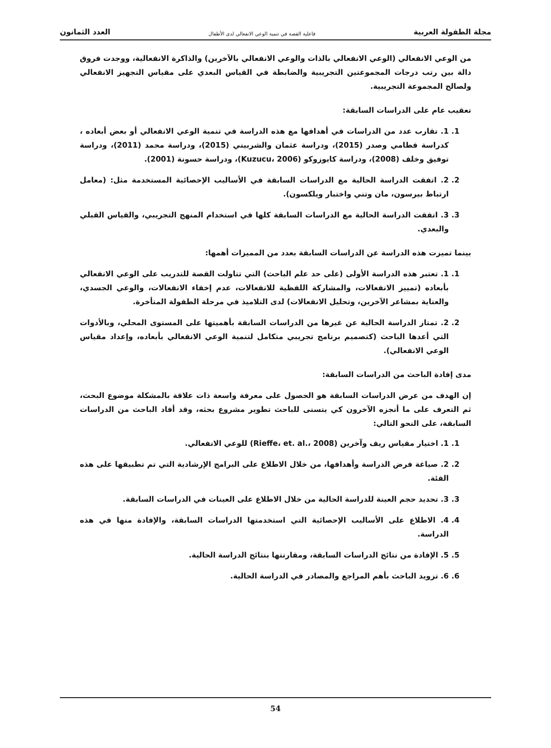مجلة الطفولة العربية فاعلية القصة في تنمية الوعي الانفعالي لدى الأطفال العدد الثمانون
من الوعي الانفعالي (الوعي الانفعالي بالذات والوعي الانفعالي بالآخرين) والذاكرة الانفعالية، ووجدت فروق دالة بين رتب درجات المجموعتين التجريبية والضابطة في القياس البعدي على مقياس التجهيز الانفعالي ولصالح المجموعة التجريبية.
تعقيب عام على الدراسات السابقة:
1. 1. تقارب عدد من الدراسات في أهدافها مع هذه الدراسة في تنمية الوعي الانفعالي أو بعض أبعاده ، كدراسة قطامي وصدر (2015)، ودراسة عثمان والشربيني (2015)، ودراسة محمد (2011)، ودراسة توفيق وخلف (2008)، ودراسة كايوزوكو (Kuzucu، 2006)، ودراسة حسونة (2001).
2. 2. اتفقت الدراسة الحالية مع الدراسات السابقة في الأساليب الإحصائية المستخدمة مثل: (معامل ارتباط بيرسون، مان وتني واختبار ويلكسون).
3. 3. اتفقت الدراسة الحالية مع الدراسات السابقة كلها في استخدام المنهج التجريبي، والقياس القبلي والبعدي.
بينما تميزت هذه الدراسة عن الدراسات السابقة بعدد من المميزات أهمها:
1. 1. تعتبر هذه الدراسة الأولى (على حد علم الباحث) التي تناولت القصة للتدريب على الوعي الانفعالي بأبعاده (تمييز الانفعالات، والمشاركة اللفظية للانفعالات، عدم إخفاء الانفعالات، والوعي الجسدي، والعناية بمشاعر الآخرين، وتحليل الانفعالات) لدى التلاميذ في مرحلة الطفولة المتأخرة.
2. 2. تمتاز الدراسة الحالية عن غيرها من الدراسات السابقة بأهميتها على المستوى المحلي، وبالأدوات التي أعدها الباحث (كتصميم برنامج تجريبي متكامل لتنمية الوعي الانفعالي بأبعاده، وإعداد مقياس الوعي الانفعالي).
مدى إفادة الباحث من الدراسات السابقة:
إن الهدف من عرض الدراسات السابقة هو الحصول على معرفة واسعة ذات علاقة بالمشكلة موضوع البحث، ثم التعرف على ما أنجزه الآخرون كي يتسنى للباحث تطوير مشروع بحثه، وقد أفاد الباحث من الدراسات السابقة، على النحو التالي:
1. 1. اختيار مقياس ريف وآخرين (Rieffe، et. al.، 2008) للوعي الانفعالي.
2. 2. صياغة فرض الدراسة وأهدافها، من خلال الاطلاع على البرامج الإرشادية التي تم تطبيقها على هذه الفئة.
3. 3. تحديد حجم العينة للدراسة الحالية من خلال الاطلاع على العينات في الدراسات السابقة.
4. 4. الاطلاع على الأساليب الإحصائية التي استخدمتها الدراسات السابقة، والإفادة منها في هذه الدراسة.
5. 5. الإفادة من نتائج الدراسات السابقة، ومقارنتها بنتائج الدراسة الحالية.
6. 6. تزويد الباحث بأهم المراجع والمصادر في الدراسة الحالية.
54